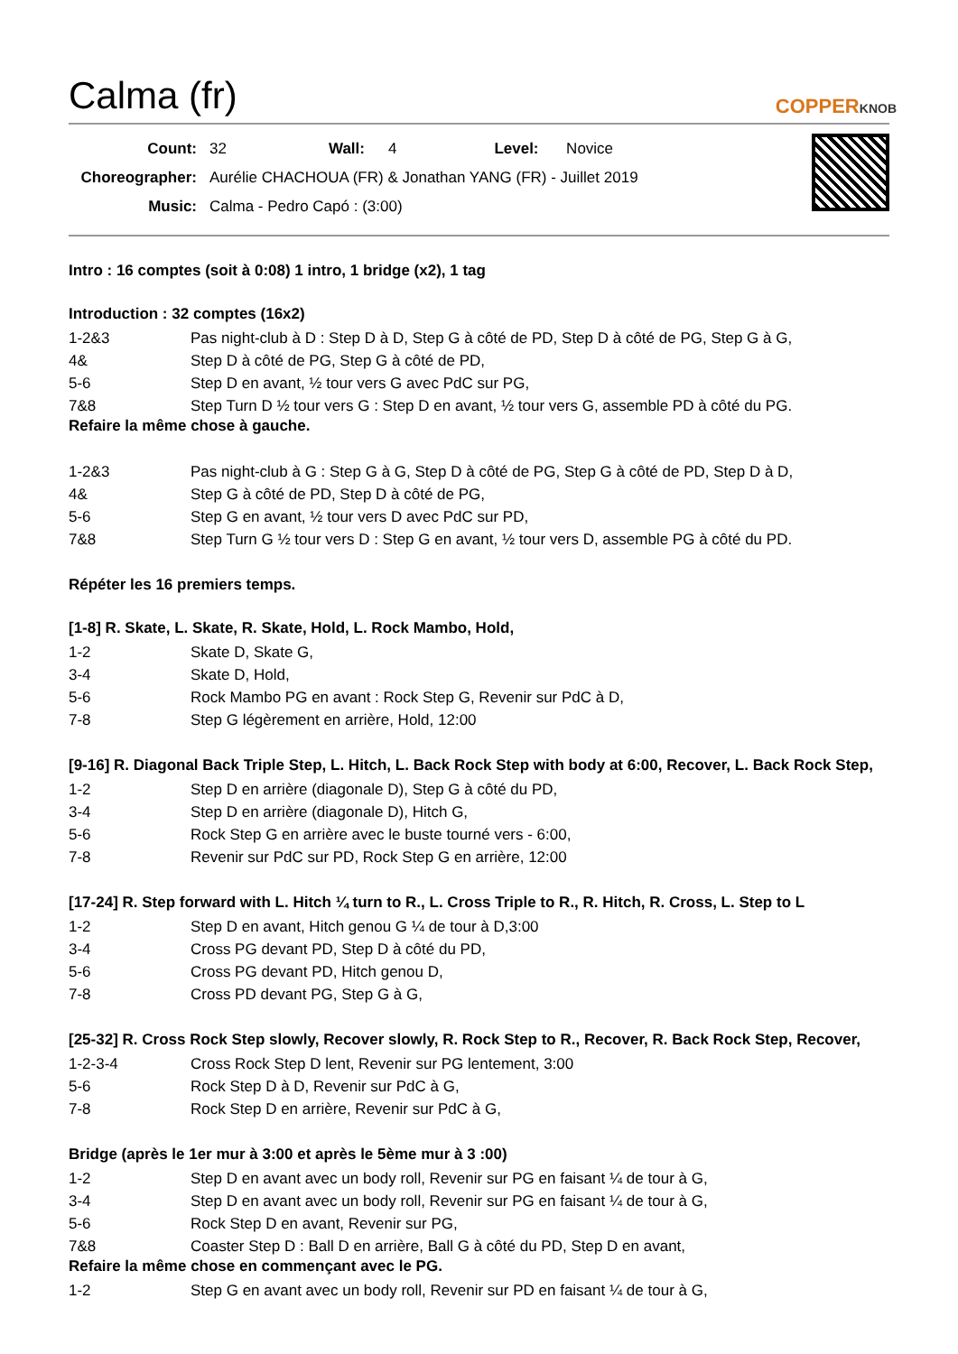Calma (fr)
COPPERKNOB
| Count: | 32 | Wall: | 4 | Level: | Novice |
| Choreographer: | Aurélie CHACHOUA (FR) & Jonathan YANG (FR) - Juillet 2019 | | | | |
| Music: | Calma - Pedro Capó : (3:00) | | | | |
Intro : 16 comptes (soit à 0:08) 1 intro, 1 bridge (x2), 1 tag
Introduction : 32 comptes (16x2)
| 1-2&3 | Pas night-club à D : Step D à D, Step G à côté de PD, Step D à côté de PG, Step G à G, |
| 4& | Step D à côté de PG, Step G à côté de PD, |
| 5-6 | Step D en avant, ½ tour vers G avec PdC sur PG, |
| 7&8 | Step Turn D ½ tour vers G : Step D en avant, ½ tour vers G, assemble PD à côté du PG. |
Refaire la même chose à gauche.
| 1-2&3 | Pas night-club à G : Step G à G, Step D à côté de PG, Step G à côté de PD, Step D à D, |
| 4& | Step G à côté de PD, Step D à côté de PG, |
| 5-6 | Step G en avant, ½ tour vers D avec PdC sur PD, |
| 7&8 | Step Turn G ½ tour vers D : Step G en avant, ½ tour vers D, assemble PG à côté du PD. |
Répéter les 16 premiers temps.
[1-8] R. Skate, L. Skate, R. Skate, Hold, L. Rock Mambo, Hold,
| 1-2 | Skate D, Skate G, |
| 3-4 | Skate D, Hold, |
| 5-6 | Rock Mambo PG en avant : Rock Step G, Revenir sur PdC à D, |
| 7-8 | Step G légèrement en arrière, Hold, 12:00 |
[9-16] R. Diagonal Back Triple Step, L. Hitch, L. Back Rock Step with body at 6:00, Recover, L. Back Rock Step,
| 1-2 | Step D en arrière (diagonale D), Step G à côté du PD, |
| 3-4 | Step D en arrière (diagonale D), Hitch G, |
| 5-6 | Rock Step G en arrière avec le buste tourné vers - 6:00, |
| 7-8 | Revenir sur PdC sur PD, Rock Step G en arrière, 12:00 |
[17-24] R. Step forward with L. Hitch ¼ turn to R., L. Cross Triple to R., R. Hitch, R. Cross, L. Step to L
| 1-2 | Step D en avant, Hitch genou G ¼ de tour à D,3:00 |
| 3-4 | Cross PG devant PD, Step D à côté du PD, |
| 5-6 | Cross PG devant PD, Hitch genou D, |
| 7-8 | Cross PD devant PG, Step G à G, |
[25-32] R. Cross Rock Step slowly, Recover slowly, R. Rock Step to R., Recover, R. Back Rock Step, Recover,
| 1-2-3-4 | Cross Rock Step D lent, Revenir sur PG lentement, 3:00 |
| 5-6 | Rock Step D à D, Revenir sur PdC à G, |
| 7-8 | Rock Step D en arrière, Revenir sur PdC à G, |
Bridge (après le 1er mur à 3:00 et après le 5ème mur à 3 :00)
| 1-2 | Step D en avant avec un body roll, Revenir sur PG en faisant ¼ de tour à G, |
| 3-4 | Step D en avant avec un body roll, Revenir sur PG en faisant ¼ de tour à G, |
| 5-6 | Rock Step D en avant, Revenir sur PG, |
| 7&8 | Coaster Step D : Ball D en arrière, Ball G à côté du PD, Step D en avant, |
Refaire la même chose en commençant avec le PG.
| 1-2 | Step G en avant avec un body roll, Revenir sur PD en faisant ¼ de tour à G, |